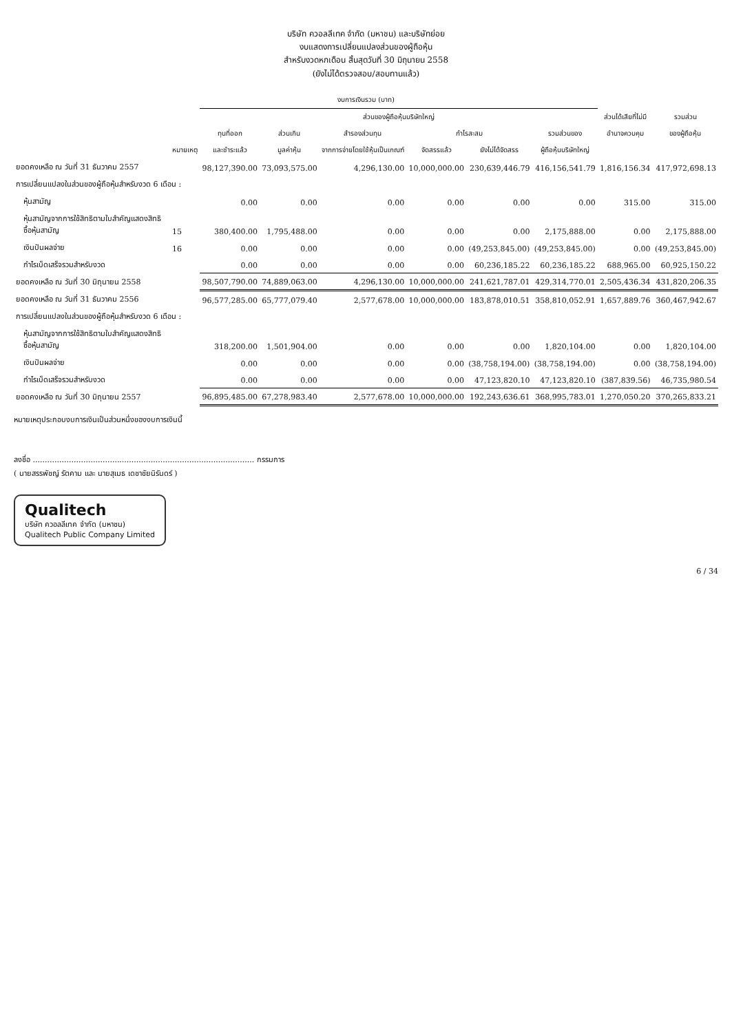บริษัท ควอลลีเทค จำกัด (มหาชน) และบริษัทย่อย
งบแสดงการเปลี่ยนแปลงส่วนของผู้ถือหุ้น
สำหรับงวดหกเดือน สิ้นสุดวันที่ 30 มิถุนายน 2558
(ยังไม่ได้ตรวจสอบ/สอบทานแล้ว)
| งบการเงินรวม (บาท) | | | | | | | | | |
| --- | --- | --- | --- | --- | --- | --- | --- | --- | --- |
| | | ส่วนของผู้ถือหุ้นบริษัทใหญ่ | | | | | | ส่วนได้เสียที่ไม่มี | รวมส่วน |
| | | ทุนที่ออก | ส่วนเกิน | สำรองส่วนทุน | กำไรสะสม | | รวมส่วนของ | อำนาจควบคุม | ของผู้ถือหุ้น |
| | หมายเหตุ | และชำระแล้ว | มูลค่าหุ้น | จากการจ่ายโดยใช้หุ้นเป็นเกณฑ์ | จัดสรรแล้ว | ยังไม่ได้จัดสรร | ผู้ถือหุ้นบริษัทใหญ่ | | |
| ยอดคงเหลือ ณ วันที่ 31 ธันวาคม 2557 | | 98,127,390.00 | 73,093,575.00 | 4,296,130.00 | 10,000,000.00 | 230,639,446.79 | 416,156,541.79 | 1,816,156.34 | 417,972,698.13 |
| การเปลี่ยนแปลงในส่วนของผู้ถือหุ้นสำหรับงวด 6 เดือน : | | | | | | | | | |
| หุ้นสามัญ | | 0.00 | 0.00 | 0.00 | 0.00 | 0.00 | 0.00 | 315.00 | 315.00 |
| หุ้นสามัญจากการใช้สิทธิตามใบสำคัญแสดงสิทธิซื้อหุ้นสามัญ | 15 | 380,400.00 | 1,795,488.00 | 0.00 | 0.00 | 0.00 | 2,175,888.00 | 0.00 | 2,175,888.00 |
| เงินปันผลจ่าย | 16 | 0.00 | 0.00 | 0.00 | 0.00 | (49,253,845.00) | (49,253,845.00) | 0.00 | (49,253,845.00) |
| กำไรเบ็ดเสร็จรวมสำหรับงวด | | 0.00 | 0.00 | 0.00 | 0.00 | 60,236,185.22 | 60,236,185.22 | 688,965.00 | 60,925,150.22 |
| ยอดคงเหลือ ณ วันที่ 30 มิถุนายน 2558 | | 98,507,790.00 | 74,889,063.00 | 4,296,130.00 | 10,000,000.00 | 241,621,787.01 | 429,314,770.01 | 2,505,436.34 | 431,820,206.35 |
| ยอดคงเหลือ ณ วันที่ 31 ธันวาคม 2556 | | 96,577,285.00 | 65,777,079.40 | 2,577,678.00 | 10,000,000.00 | 183,878,010.51 | 358,810,052.91 | 1,657,889.76 | 360,467,942.67 |
| การเปลี่ยนแปลงในส่วนของผู้ถือหุ้นสำหรับงวด 6 เดือน : | | | | | | | | | |
| หุ้นสามัญจากการใช้สิทธิตามใบสำคัญแสดงสิทธิซื้อหุ้นสามัญ | | 318,200.00 | 1,501,904.00 | 0.00 | 0.00 | 0.00 | 1,820,104.00 | 0.00 | 1,820,104.00 |
| เงินปันผลจ่าย | | 0.00 | 0.00 | 0.00 | 0.00 | (38,758,194.00) | (38,758,194.00) | 0.00 | (38,758,194.00) |
| กำไรเบ็ดเสร็จรวมสำหรับงวด | | 0.00 | 0.00 | 0.00 | 0.00 | 47,123,820.10 | 47,123,820.10 | (387,839.56) | 46,735,980.54 |
| ยอดคงเหลือ ณ วันที่ 30 มิถุนายน 2557 | | 96,895,485.00 | 67,278,983.40 | 2,577,678.00 | 10,000,000.00 | 192,243,636.61 | 368,995,783.01 | 1,270,050.20 | 370,265,833.21 |
หมายเหตุประกอบงบการเงินเป็นส่วนหนึ่งของงบการเงินนี้
ลงชื่อ ............................................................................................ กรรมการ
( นายสรรพัชญ์ รัตคาม และ นายสุเมธ เดชาชัยนิรันดร์ )
Qualitech
บริษัท ควอลลีเทค จำกัด (มหาชน)
Qualitech Public Company Limited
6 / 34